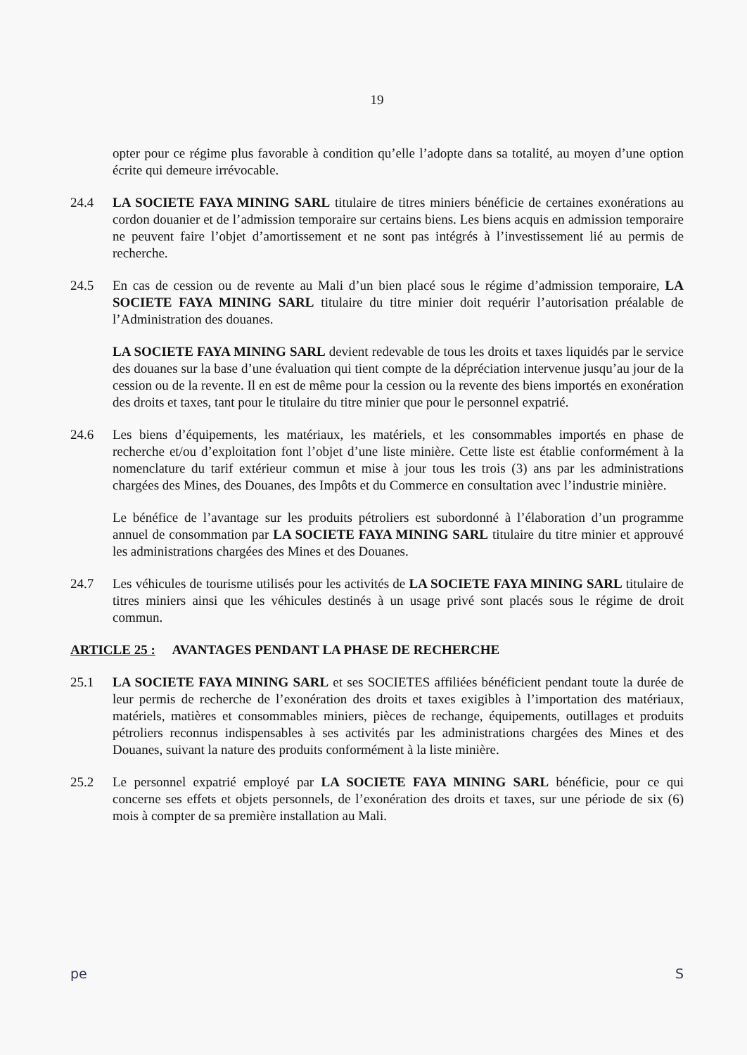19
opter pour ce régime plus favorable à condition qu’elle l’adopte dans sa totalité, au moyen d’une option écrite qui demeure irrévocable.
24.4 LA SOCIETE FAYA MINING SARL titulaire de titres miniers bénéficie de certaines exonérations au cordon douanier et de l’admission temporaire sur certains biens. Les biens acquis en admission temporaire ne peuvent faire l’objet d’amortissement et ne sont pas intégrés à l’investissement lié au permis de recherche.
24.5 En cas de cession ou de revente au Mali d’un bien placé sous le régime d’admission temporaire, LA SOCIETE FAYA MINING SARL titulaire du titre minier doit requérir l’autorisation préalable de l’Administration des douanes.
LA SOCIETE FAYA MINING SARL devient redevable de tous les droits et taxes liquidés par le service des douanes sur la base d’une évaluation qui tient compte de la dépréciation intervenue jusqu’au jour de la cession ou de la revente. Il en est de même pour la cession ou la revente des biens importés en exonération des droits et taxes, tant pour le titulaire du titre minier que pour le personnel expatrié.
24.6 Les biens d’équipements, les matériaux, les matériels, et les consommables importés en phase de recherche et/ou d’exploitation font l’objet d’une liste minière. Cette liste est établie conformément à la nomenclature du tarif extérieur commun et mise à jour tous les trois (3) ans par les administrations chargées des Mines, des Douanes, des Impôts et du Commerce en consultation avec l’industrie minière.
Le bénéfice de l’avantage sur les produits pétroliers est subordonné à l’élaboration d’un programme annuel de consommation par LA SOCIETE FAYA MINING SARL titulaire du titre minier et approuvé les administrations chargées des Mines et des Douanes.
24.7 Les véhicules de tourisme utilisés pour les activités de LA SOCIETE FAYA MINING SARL titulaire de titres miniers ainsi que les véhicules destinés à un usage privé sont placés sous le régime de droit commun.
ARTICLE 25 : AVANTAGES PENDANT LA PHASE DE RECHERCHE
25.1 LA SOCIETE FAYA MINING SARL et ses SOCIETES affiliées bénéficient pendant toute la durée de leur permis de recherche de l’exonération des droits et taxes exigibles à l’importation des matériaux, matériels, matières et consommables miniers, pièces de rechange, équipements, outillages et produits pétroliers reconnus indispensables à ses activités par les administrations chargées des Mines et des Douanes, suivant la nature des produits conformément à la liste minière.
25.2 Le personnel expatrié employé par LA SOCIETE FAYA MINING SARL bénéficie, pour ce qui concerne ses effets et objets personnels, de l’exonération des droits et taxes, sur une période de six (6) mois à compter de sa première installation au Mali.
pe S